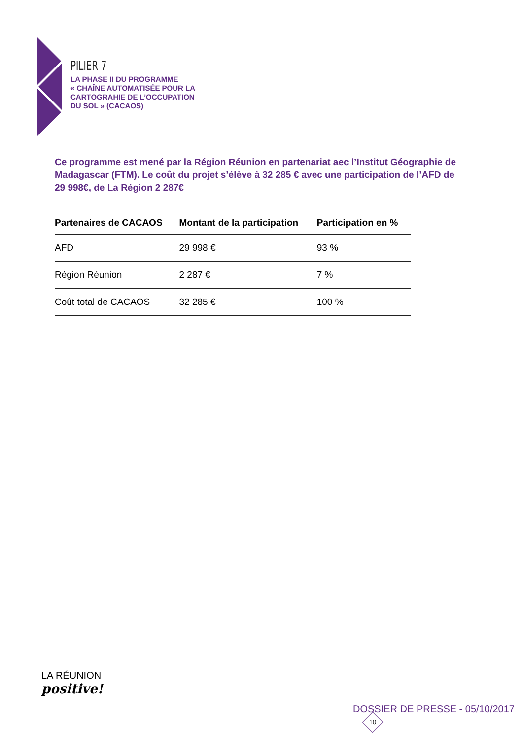PILIER 7
LA PHASE II DU PROGRAMME
« CHAÎNE AUTOMATISÉE POUR LA
CARTOGRAHIE DE L’OCCUPATION
DU SOL » (CACAOS)
Ce programme est mené par la Région Réunion en partenariat aec l’Institut Géographie de Madagascar (FTM). Le coût du projet s’élève à 32 285 € avec une participation de l’AFD de 29 998€, de La Région 2 287€
| Partenaires de CACAOS | Montant de la participation | Participation en % |
| --- | --- | --- |
| AFD | 29 998 € | 93 % |
| Région Réunion | 2 287 € | 7 % |
| Coût total de CACAOS | 32 285 € | 100 % |
LA RÉUNION
positive!
DOSSIER DE PRESSE - 05/10/2017 10